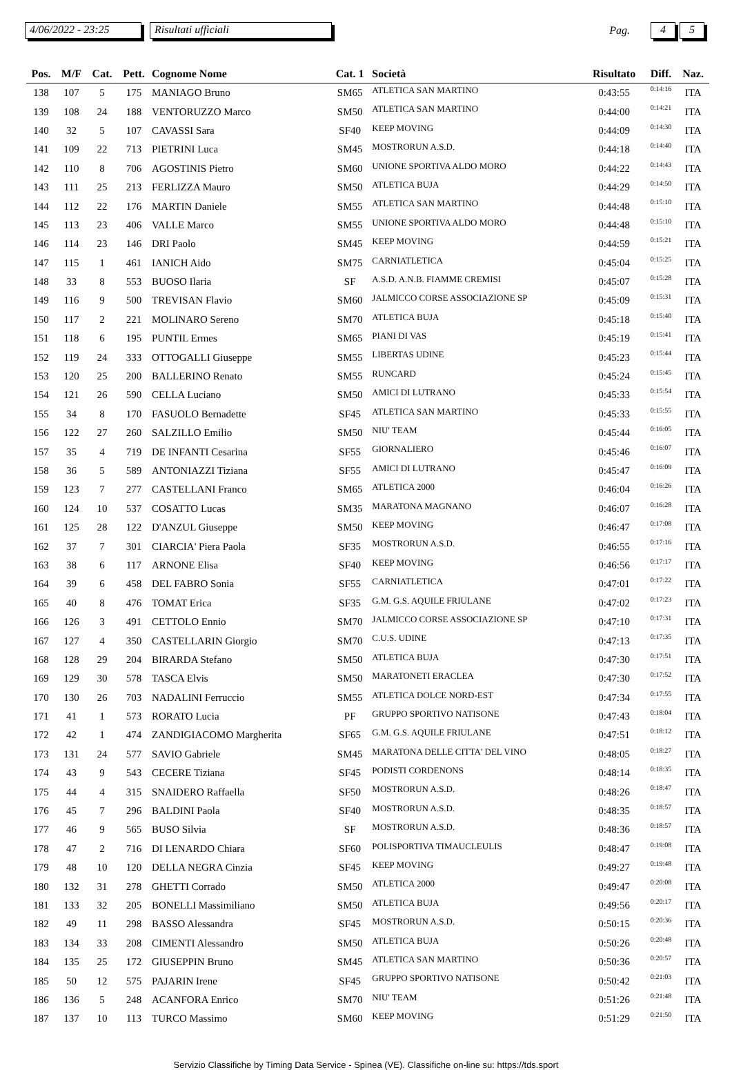4/06/2022 - 23:25 Risultati ufficiali Pag. 4 5
| Pos. | M/F | Cat. | Pett. | Cognome Nome | Cat. 1 | Società | Risultato | Diff. | Naz. |
| --- | --- | --- | --- | --- | --- | --- | --- | --- | --- |
| 138 | 107 | 5 | 175 | MANIAGO Bruno | SM65 | ATLETICA SAN MARTINO | 0:43:55 | 0:14:16 | ITA |
| 139 | 108 | 24 | 188 | VENTORUZZO Marco | SM50 | ATLETICA SAN MARTINO | 0:44:00 | 0:14:21 | ITA |
| 140 | 32 | 5 | 107 | CAVASSI Sara | SF40 | KEEP MOVING | 0:44:09 | 0:14:30 | ITA |
| 141 | 109 | 22 | 713 | PIETRINI Luca | SM45 | MOSTRORUN A.S.D. | 0:44:18 | 0:14:40 | ITA |
| 142 | 110 | 8 | 706 | AGOSTINIS Pietro | SM60 | UNIONE SPORTIVA ALDO MORO | 0:44:22 | 0:14:43 | ITA |
| 143 | 111 | 25 | 213 | FERLIZZA Mauro | SM50 | ATLETICA BUJA | 0:44:29 | 0:14:50 | ITA |
| 144 | 112 | 22 | 176 | MARTIN Daniele | SM55 | ATLETICA SAN MARTINO | 0:44:48 | 0:15:10 | ITA |
| 145 | 113 | 23 | 406 | VALLE Marco | SM55 | UNIONE SPORTIVA ALDO MORO | 0:44:48 | 0:15:10 | ITA |
| 146 | 114 | 23 | 146 | DRI Paolo | SM45 | KEEP MOVING | 0:44:59 | 0:15:21 | ITA |
| 147 | 115 | 1 | 461 | IANICH Aido | SM75 | CARNIATLETICA | 0:45:04 | 0:15:25 | ITA |
| 148 | 33 | 8 | 553 | BUOSO Ilaria | SF | A.S.D. A.N.B. FIAMME CREMISI | 0:45:07 | 0:15:28 | ITA |
| 149 | 116 | 9 | 500 | TREVISAN Flavio | SM60 | JALMICCO CORSE ASSOCIAZIONE SP | 0:45:09 | 0:15:31 | ITA |
| 150 | 117 | 2 | 221 | MOLINARO Sereno | SM70 | ATLETICA BUJA | 0:45:18 | 0:15:40 | ITA |
| 151 | 118 | 6 | 195 | PUNTIL Ermes | SM65 | PIANI DI VAS | 0:45:19 | 0:15:41 | ITA |
| 152 | 119 | 24 | 333 | OTTOGALLI Giuseppe | SM55 | LIBERTAS UDINE | 0:45:23 | 0:15:44 | ITA |
| 153 | 120 | 25 | 200 | BALLERINO Renato | SM55 | RUNCARD | 0:45:24 | 0:15:45 | ITA |
| 154 | 121 | 26 | 590 | CELLA Luciano | SM50 | AMICI DI LUTRANO | 0:45:33 | 0:15:54 | ITA |
| 155 | 34 | 8 | 170 | FASUOLO Bernadette | SF45 | ATLETICA SAN MARTINO | 0:45:33 | 0:15:55 | ITA |
| 156 | 122 | 27 | 260 | SALZILLO Emilio | SM50 | NIU' TEAM | 0:45:44 | 0:16:05 | ITA |
| 157 | 35 | 4 | 719 | DE INFANTI Cesarina | SF55 | GIORNALIERO | 0:45:46 | 0:16:07 | ITA |
| 158 | 36 | 5 | 589 | ANTONIAZZI Tiziana | SF55 | AMICI DI LUTRANO | 0:45:47 | 0:16:09 | ITA |
| 159 | 123 | 7 | 277 | CASTELLANI Franco | SM65 | ATLETICA 2000 | 0:46:04 | 0:16:26 | ITA |
| 160 | 124 | 10 | 537 | COSATTO Lucas | SM35 | MARATONA MAGNANO | 0:46:07 | 0:16:28 | ITA |
| 161 | 125 | 28 | 122 | D'ANZUL Giuseppe | SM50 | KEEP MOVING | 0:46:47 | 0:17:08 | ITA |
| 162 | 37 | 7 | 301 | CIARCIA' Piera Paola | SF35 | MOSTRORUN A.S.D. | 0:46:55 | 0:17:16 | ITA |
| 163 | 38 | 6 | 117 | ARNONE Elisa | SF40 | KEEP MOVING | 0:46:56 | 0:17:17 | ITA |
| 164 | 39 | 6 | 458 | DEL FABRO Sonia | SF55 | CARNIATLETICA | 0:47:01 | 0:17:22 | ITA |
| 165 | 40 | 8 | 476 | TOMAT Erica | SF35 | G.M. G.S. AQUILE FRIULANE | 0:47:02 | 0:17:23 | ITA |
| 166 | 126 | 3 | 491 | CETTOLO Ennio | SM70 | JALMICCO CORSE ASSOCIAZIONE SP | 0:47:10 | 0:17:31 | ITA |
| 167 | 127 | 4 | 350 | CASTELLARIN Giorgio | SM70 | C.U.S. UDINE | 0:47:13 | 0:17:35 | ITA |
| 168 | 128 | 29 | 204 | BIRARDA Stefano | SM50 | ATLETICA BUJA | 0:47:30 | 0:17:51 | ITA |
| 169 | 129 | 30 | 578 | TASCA Elvis | SM50 | MARATONETI ERACLEA | 0:47:30 | 0:17:52 | ITA |
| 170 | 130 | 26 | 703 | NADALINI Ferruccio | SM55 | ATLETICA DOLCE NORD-EST | 0:47:34 | 0:17:55 | ITA |
| 171 | 41 | 1 | 573 | RORATO Lucia | PF | GRUPPO SPORTIVO NATISONE | 0:47:43 | 0:18:04 | ITA |
| 172 | 42 | 1 | 474 | ZANDIGIACOMO Margherita | SF65 | G.M. G.S. AQUILE FRIULANE | 0:47:51 | 0:18:12 | ITA |
| 173 | 131 | 24 | 577 | SAVIO Gabriele | SM45 | MARATONA DELLE CITTA' DEL VINO | 0:48:05 | 0:18:27 | ITA |
| 174 | 43 | 9 | 543 | CECERE Tiziana | SF45 | PODISTI CORDENONS | 0:48:14 | 0:18:35 | ITA |
| 175 | 44 | 4 | 315 | SNAIDERO Raffaella | SF50 | MOSTRORUN A.S.D. | 0:48:26 | 0:18:47 | ITA |
| 176 | 45 | 7 | 296 | BALDINI Paola | SF40 | MOSTRORUN A.S.D. | 0:48:35 | 0:18:57 | ITA |
| 177 | 46 | 9 | 565 | BUSO Silvia | SF | MOSTRORUN A.S.D. | 0:48:36 | 0:18:57 | ITA |
| 178 | 47 | 2 | 716 | DI LENARDO Chiara | SF60 | POLISPORTIVA TIMAUCLEULIS | 0:48:47 | 0:19:08 | ITA |
| 179 | 48 | 10 | 120 | DELLA NEGRA Cinzia | SF45 | KEEP MOVING | 0:49:27 | 0:19:48 | ITA |
| 180 | 132 | 31 | 278 | GHETTI Corrado | SM50 | ATLETICA 2000 | 0:49:47 | 0:20:08 | ITA |
| 181 | 133 | 32 | 205 | BONELLI Massimiliano | SM50 | ATLETICA BUJA | 0:49:56 | 0:20:17 | ITA |
| 182 | 49 | 11 | 298 | BASSO Alessandra | SF45 | MOSTRORUN A.S.D. | 0:50:15 | 0:20:36 | ITA |
| 183 | 134 | 33 | 208 | CIMENTI Alessandro | SM50 | ATLETICA BUJA | 0:50:26 | 0:20:48 | ITA |
| 184 | 135 | 25 | 172 | GIUSEPPIN Bruno | SM45 | ATLETICA SAN MARTINO | 0:50:36 | 0:20:57 | ITA |
| 185 | 50 | 12 | 575 | PAJARIN Irene | SF45 | GRUPPO SPORTIVO NATISONE | 0:50:42 | 0:21:03 | ITA |
| 186 | 136 | 5 | 248 | ACANFORA Enrico | SM70 | NIU' TEAM | 0:51:26 | 0:21:48 | ITA |
| 187 | 137 | 10 | 113 | TURCO Massimo | SM60 | KEEP MOVING | 0:51:29 | 0:21:50 | ITA |
Servizio Classifiche by Timing Data Service - Spinea (VE). Classifiche on-line su: https://tds.sport